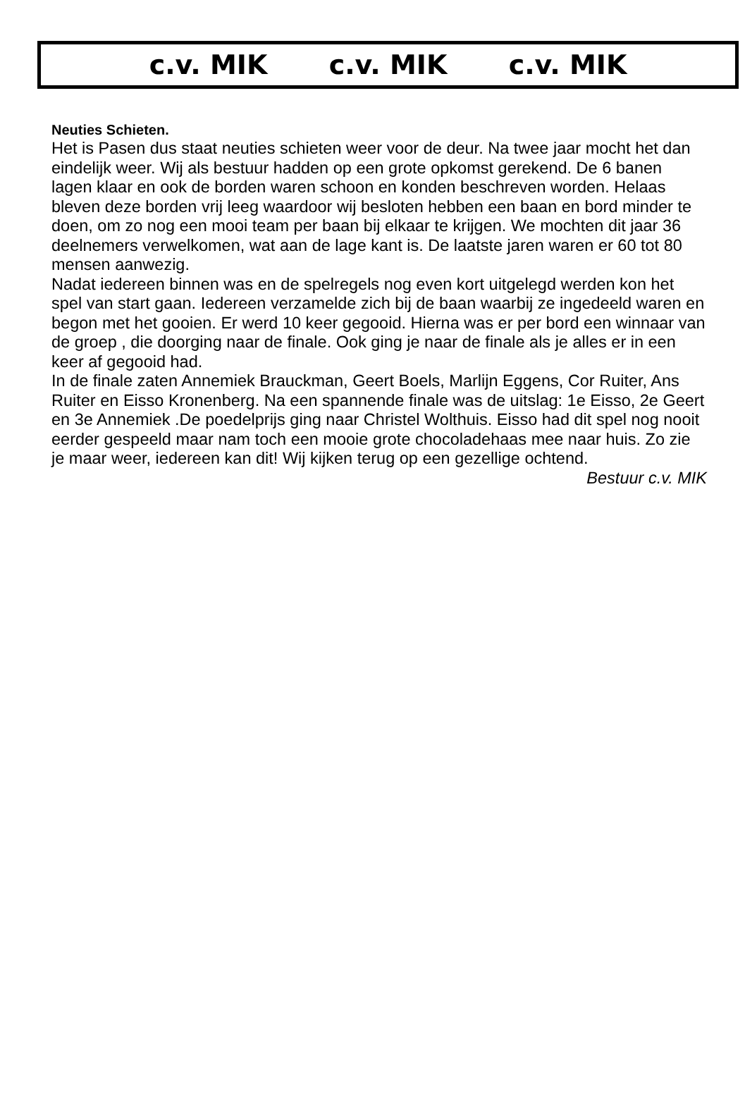c.v. MIK c.v. MIK c.v. MIK
Neuties Schieten.
Het is Pasen dus staat neuties schieten weer voor de deur. Na twee jaar mocht het dan eindelijk weer. Wij als bestuur hadden op een grote opkomst gerekend. De 6 banen lagen klaar en ook de borden waren schoon en konden beschreven worden. Helaas bleven deze borden vrij leeg waardoor wij besloten hebben een baan en bord minder te doen, om zo nog een mooi team per baan bij elkaar te krijgen. We mochten dit jaar 36 deelnemers verwelkomen, wat aan de lage kant is. De laatste jaren waren er 60 tot 80 mensen aanwezig.
Nadat iedereen binnen was en de spelregels nog even kort uitgelegd werden kon het spel van start gaan. Iedereen verzamelde zich bij de baan waarbij ze ingedeeld waren en begon met het gooien. Er werd 10 keer gegooid. Hierna was er per bord een winnaar van de groep , die doorging naar de finale. Ook ging je naar de finale als je alles er in een keer af gegooid had.
In de finale zaten Annemiek Brauckman, Geert Boels, Marlijn Eggens, Cor Ruiter, Ans Ruiter en Eisso Kronenberg. Na een spannende finale was de uitslag: 1e Eisso, 2e Geert en 3e Annemiek .De poedelprijs ging naar Christel Wolthuis. Eisso had dit spel nog nooit eerder gespeeld maar nam toch een mooie grote chocoladehaas mee naar huis. Zo zie je maar weer, iedereen kan dit! Wij kijken terug op een gezellige ochtend.
Bestuur c.v. MIK